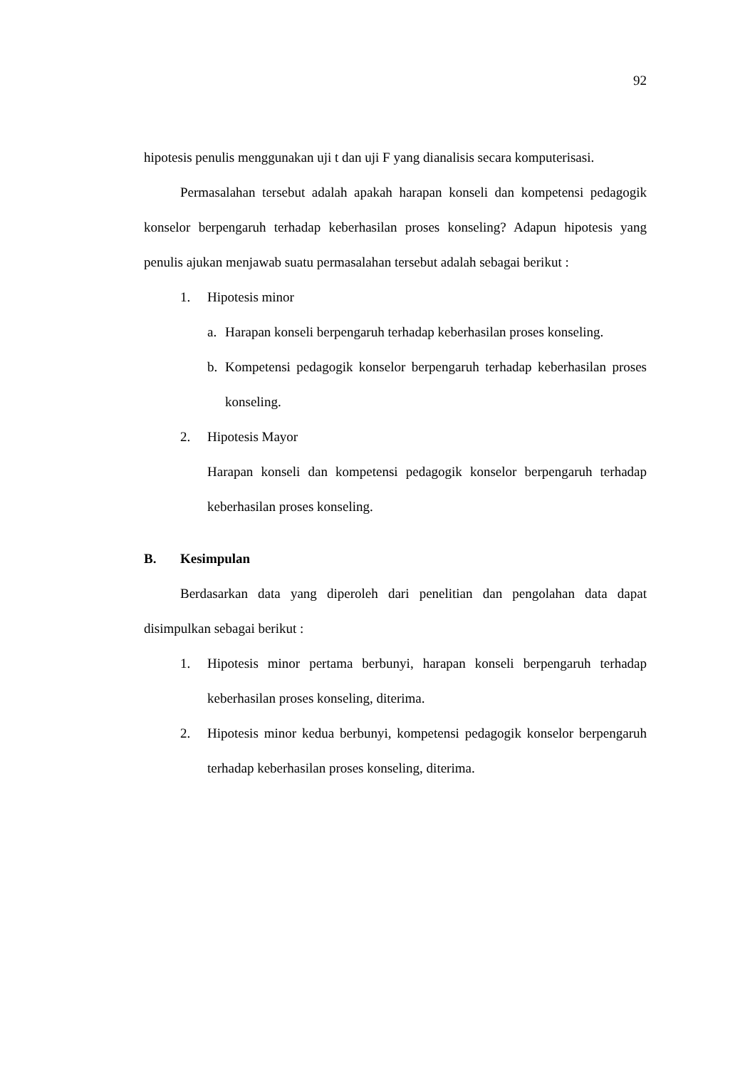92
hipotesis penulis menggunakan uji t dan uji F yang dianalisis secara komputerisasi.
Permasalahan tersebut adalah apakah harapan konseli dan kompetensi pedagogik konselor berpengaruh terhadap keberhasilan proses konseling? Adapun hipotesis yang penulis ajukan menjawab suatu permasalahan tersebut adalah sebagai berikut :
1. Hipotesis minor
a. Harapan konseli berpengaruh terhadap keberhasilan proses konseling.
b. Kompetensi pedagogik konselor berpengaruh terhadap keberhasilan proses konseling.
2. Hipotesis Mayor
Harapan konseli dan kompetensi pedagogik konselor berpengaruh terhadap keberhasilan proses konseling.
B. Kesimpulan
Berdasarkan data yang diperoleh dari penelitian dan pengolahan data dapat disimpulkan sebagai berikut :
1. Hipotesis minor pertama berbunyi, harapan konseli berpengaruh terhadap keberhasilan proses konseling, diterima.
2. Hipotesis minor kedua berbunyi, kompetensi pedagogik konselor berpengaruh terhadap keberhasilan proses konseling, diterima.